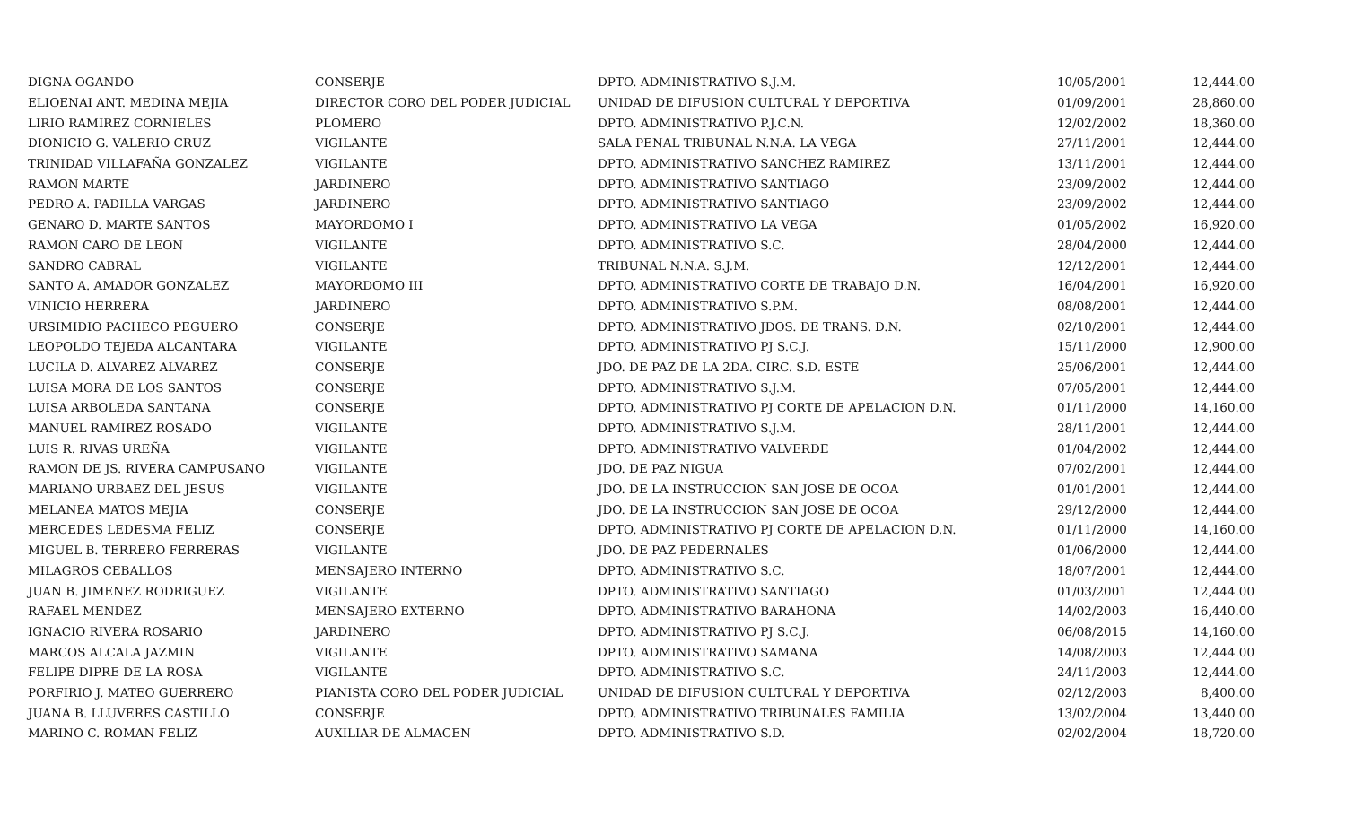| DIGNA OGANDO | CONSERJE | DPTO. ADMINISTRATIVO S.J.M. | 10/05/2001 | 12,444.00 |
| ELIOENAI ANT. MEDINA MEJIA | DIRECTOR CORO DEL PODER JUDICIAL | UNIDAD DE DIFUSION CULTURAL Y DEPORTIVA | 01/09/2001 | 28,860.00 |
| LIRIO RAMIREZ CORNIELES | PLOMERO | DPTO. ADMINISTRATIVO P.J.C.N. | 12/02/2002 | 18,360.00 |
| DIONICIO G. VALERIO CRUZ | VIGILANTE | SALA PENAL TRIBUNAL N.N.A. LA VEGA | 27/11/2001 | 12,444.00 |
| TRINIDAD VILLAFAÑA GONZALEZ | VIGILANTE | DPTO. ADMINISTRATIVO SANCHEZ RAMIREZ | 13/11/2001 | 12,444.00 |
| RAMON MARTE | JARDINERO | DPTO. ADMINISTRATIVO SANTIAGO | 23/09/2002 | 12,444.00 |
| PEDRO A. PADILLA VARGAS | JARDINERO | DPTO. ADMINISTRATIVO SANTIAGO | 23/09/2002 | 12,444.00 |
| GENARO D. MARTE SANTOS | MAYORDOMO I | DPTO. ADMINISTRATIVO LA VEGA | 01/05/2002 | 16,920.00 |
| RAMON CARO DE LEON | VIGILANTE | DPTO. ADMINISTRATIVO S.C. | 28/04/2000 | 12,444.00 |
| SANDRO CABRAL | VIGILANTE | TRIBUNAL N.N.A. S.J.M. | 12/12/2001 | 12,444.00 |
| SANTO A. AMADOR GONZALEZ | MAYORDOMO III | DPTO. ADMINISTRATIVO CORTE DE TRABAJO D.N. | 16/04/2001 | 16,920.00 |
| VINICIO HERRERA | JARDINERO | DPTO. ADMINISTRATIVO S.P.M. | 08/08/2001 | 12,444.00 |
| URSIMIDIO PACHECO PEGUERO | CONSERJE | DPTO. ADMINISTRATIVO JDOS. DE TRANS. D.N. | 02/10/2001 | 12,444.00 |
| LEOPOLDO TEJEDA ALCANTARA | VIGILANTE | DPTO. ADMINISTRATIVO PJ S.C.J. | 15/11/2000 | 12,900.00 |
| LUCILA D. ALVAREZ ALVAREZ | CONSERJE | JDO. DE PAZ DE LA 2DA. CIRC. S.D. ESTE | 25/06/2001 | 12,444.00 |
| LUISA MORA DE LOS SANTOS | CONSERJE | DPTO. ADMINISTRATIVO S.J.M. | 07/05/2001 | 12,444.00 |
| LUISA ARBOLEDA SANTANA | CONSERJE | DPTO. ADMINISTRATIVO PJ CORTE DE APELACION D.N. | 01/11/2000 | 14,160.00 |
| MANUEL RAMIREZ ROSADO | VIGILANTE | DPTO. ADMINISTRATIVO S.J.M. | 28/11/2001 | 12,444.00 |
| LUIS R. RIVAS UREÑA | VIGILANTE | DPTO. ADMINISTRATIVO VALVERDE | 01/04/2002 | 12,444.00 |
| RAMON DE JS. RIVERA CAMPUSANO | VIGILANTE | JDO. DE PAZ NIGUA | 07/02/2001 | 12,444.00 |
| MARIANO URBAEZ DEL JESUS | VIGILANTE | JDO. DE LA INSTRUCCION SAN JOSE DE OCOA | 01/01/2001 | 12,444.00 |
| MELANEA MATOS MEJIA | CONSERJE | JDO. DE LA INSTRUCCION SAN JOSE DE OCOA | 29/12/2000 | 12,444.00 |
| MERCEDES LEDESMA FELIZ | CONSERJE | DPTO. ADMINISTRATIVO PJ CORTE DE APELACION D.N. | 01/11/2000 | 14,160.00 |
| MIGUEL B. TERRERO FERRERAS | VIGILANTE | JDO. DE PAZ PEDERNALES | 01/06/2000 | 12,444.00 |
| MILAGROS CEBALLOS | MENSAJERO INTERNO | DPTO. ADMINISTRATIVO S.C. | 18/07/2001 | 12,444.00 |
| JUAN B. JIMENEZ RODRIGUEZ | VIGILANTE | DPTO. ADMINISTRATIVO SANTIAGO | 01/03/2001 | 12,444.00 |
| RAFAEL MENDEZ | MENSAJERO EXTERNO | DPTO. ADMINISTRATIVO BARAHONA | 14/02/2003 | 16,440.00 |
| IGNACIO RIVERA ROSARIO | JARDINERO | DPTO. ADMINISTRATIVO PJ S.C.J. | 06/08/2015 | 14,160.00 |
| MARCOS ALCALA JAZMIN | VIGILANTE | DPTO. ADMINISTRATIVO SAMANA | 14/08/2003 | 12,444.00 |
| FELIPE DIPRE DE LA ROSA | VIGILANTE | DPTO. ADMINISTRATIVO S.C. | 24/11/2003 | 12,444.00 |
| PORFIRIO J. MATEO GUERRERO | PIANISTA CORO DEL PODER JUDICIAL | UNIDAD DE DIFUSION CULTURAL Y DEPORTIVA | 02/12/2003 | 8,400.00 |
| JUANA B. LLUVERES CASTILLO | CONSERJE | DPTO. ADMINISTRATIVO TRIBUNALES FAMILIA | 13/02/2004 | 13,440.00 |
| MARINO C. ROMAN FELIZ | AUXILIAR DE ALMACEN | DPTO. ADMINISTRATIVO S.D. | 02/02/2004 | 18,720.00 |